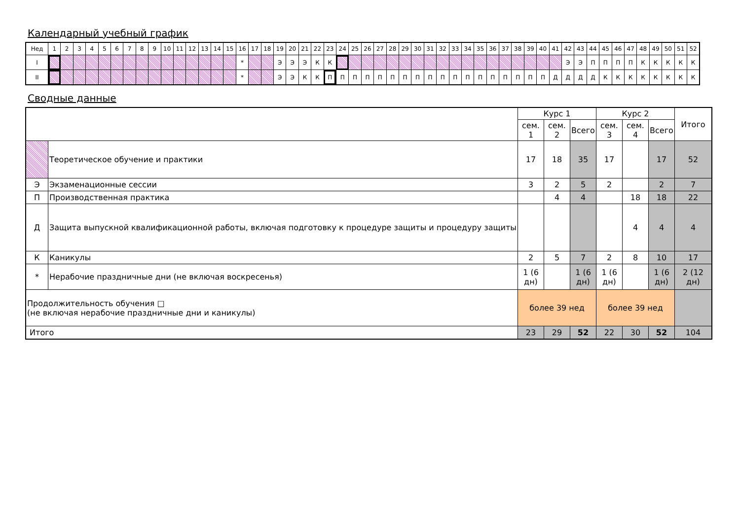Календарный учебный график
| Нед | 1 | 2 | 3 | 4 | 5 | 6 | 7 | 8 | 9 | 10 | 11 | 12 | 13 | 14 | 15 | 16 | 17 | 18 | 19 | 20 | 21 | 22 | 23 | 24 | 25 | 26 | 27 | 28 | 29 | 30 | 31 | 32 | 33 | 34 | 35 | 36 | 37 | 38 | 39 | 40 | 41 | 42 | 43 | 44 | 45 | 46 | 47 | 48 | 49 | 50 | 51 | 52 |
| I | | | | | | | | | | | | | | | | * | | | Э | Э | Э | К | К | | | | | | | | | | | | | | | | | | | Э | Э | П | П | П | П | К | К | К | К | К |
| II | | | | | | | | | | | | | | | | * | | | Э | Э | К | К | П | П | П | П | П | П | П | П | П | П | П | П | П | П | П | П | П | П | Д | Д | Д | Д | К | К | К | К | К | К | К | К |
Сводные данные
| | | Курс 1 | | | Курс 2 | | | Итого |
| | | сем. 1 | сем. 2 | Всего | сем. 3 | сем. 4 | Всего | |
| | Теоретическое обучение и практики | 17 | 18 | 35 | 17 | | 17 | 52 |
| Э | Экзаменационные сессии | 3 | 2 | 5 | 2 | | 2 | 7 |
| П | Производственная практика | | 4 | 4 | | 18 | 18 | 22 |
| Д | Защита выпускной квалификационной работы, включая подготовку к процедуре защиты и процедуру защиты | | | | | 4 | 4 | 4 |
| К | Каникулы | 2 | 5 | 7 | 2 | 8 | 10 | 17 |
| * | Нерабочие праздничные дни (не включая воскресенья) | 1 (6 дн) | | 1 (6 дн) | 1 (6 дн) | | 1 (6 дн) | 2 (12 дн) |
| Продолжительность обучения □ (не включая нерабочие праздничные дни и каникулы) | | более 39 нед | | | более 39 нед | | | |
| Итого | | 23 | 29 | 52 | 22 | 30 | 52 | 104 |